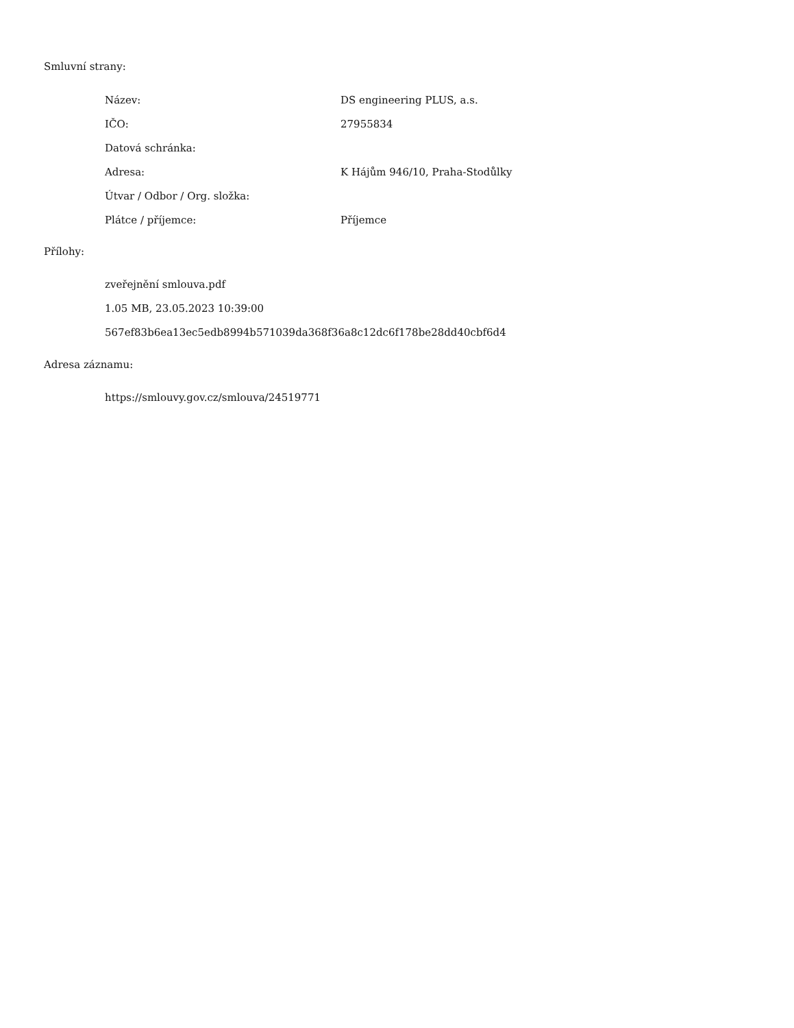Smluvní strany:
| Název: | DS engineering PLUS, a.s. |
| IČO: | 27955834 |
| Datová schránka: | |
| Adresa: | K Hájům 946/10, Praha-Stodůlky |
| Útvar / Odbor / Org. složka: | |
| Plátce / příjemce: | Příjemce |
Přílohy:
zveřejnění smlouva.pdf
1.05 MB, 23.05.2023 10:39:00
567ef83b6ea13ec5edb8994b571039da368f36a8c12dc6f178be28dd40cbf6d4
Adresa záznamu:
https://smlouvy.gov.cz/smlouva/24519771